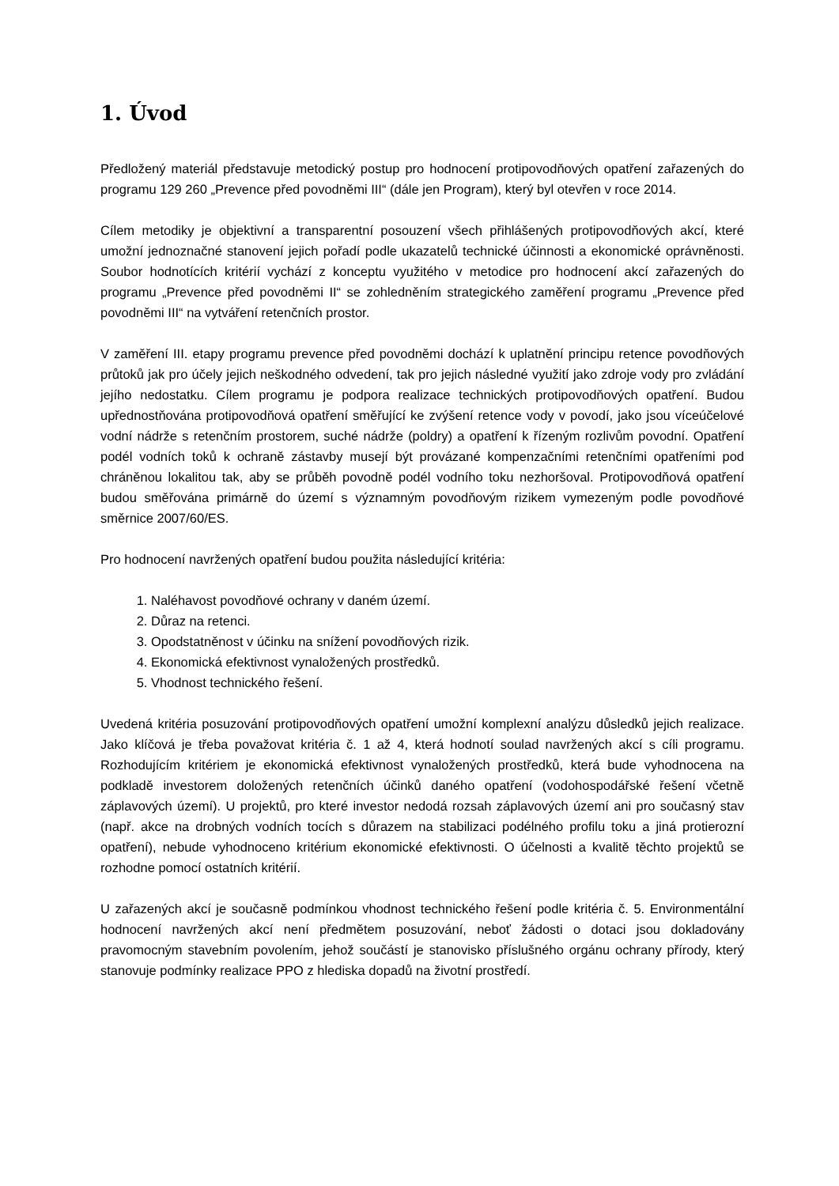1. Úvod
Předložený materiál představuje metodický postup pro hodnocení protipovodňových opatření zařazených do programu 129 260 „Prevence před povodněmi III“ (dále jen Program), který byl otevřen v roce 2014.
Cílem metodiky je objektivní a transparentní posouzení všech přihlášených protipovodňových akcí, které umožní jednoznačné stanovení jejich pořadí podle ukazatelů technické účinnosti a ekonomické oprávněnosti. Soubor hodnotících kritérií vychází z konceptu využitého v metodice pro hodnocení akcí zařazených do programu „Prevence před povodněmi II“ se zohledněním strategického zaměření programu „Prevence před povodněmi III“ na vytváření retenčních prostor.
V zaměření III. etapy programu prevence před povodněmi dochází k uplatnění principu retence povodňových průtoků jak pro účely jejich neškodného odvedení, tak pro jejich následné využití jako zdroje vody pro zvládání jejího nedostatku. Cílem programu je podpora realizace technických protipovodňových opatření. Budou upřednostňována protipovodňová opatření směřující ke zvýšení retence vody v povodí, jako jsou víceúčelové vodní nádrže s retenčním prostorem, suché nádrže (poldry) a opatření k řízeným rozlivům povodní. Opatření podél vodních toků k ochraně zástavby musejí být provázané kompenzačními retenčními opatřeními pod chráněnou lokalitou tak, aby se průběh povodně podél vodního toku nezhoršoval. Protipovodňová opatření budou směřována primárně do území s významným povodňovým rizikem vymezeným podle povodňové směrnice 2007/60/ES.
Pro hodnocení navržených opatření budou použita následující kritéria:
1. Naléhavost povodňové ochrany v daném území.
2. Důraz na retenci.
3. Opodstatněnost v účinku na snížení povodňových rizik.
4. Ekonomická efektivnost vynaložených prostředků.
5. Vhodnost technického řešení.
Uvedená kritéria posuzování protipovodňových opatření umožní komplexní analýzu důsledků jejich realizace. Jako klíčová je třeba považovat kritéria č. 1 až 4, která hodnotí soulad navržených akcí s cíli programu. Rozhodujícím kritériem je ekonomická efektivnost vynaložených prostředků, která bude vyhodnocena na podkladě investorem doložených retenčních účinků daného opatření (vodohospodářské řešení včetně záplavových území). U projektů, pro které investor nedodá rozsah záplavových území ani pro současný stav (např. akce na drobných vodních tocích s důrazem na stabilizaci podélného profilu toku a jiná protierozní opatření), nebude vyhodnoceno kritérium ekonomické efektivnosti. O účelnosti a kvalitě těchto projektů se rozhodne pomocí ostatních kritérií.
U zařazených akcí je současně podmínkou vhodnost technického řešení podle kritéria č. 5. Environmentální hodnocení navržených akcí není předmětem posuzování, neboť žádosti o dotaci jsou dokladovány pravomocným stavebním povolením, jehož součástí je stanovisko příslušného orgánu ochrany přírody, který stanovuje podmínky realizace PPO z hlediska dopadů na životní prostředí.